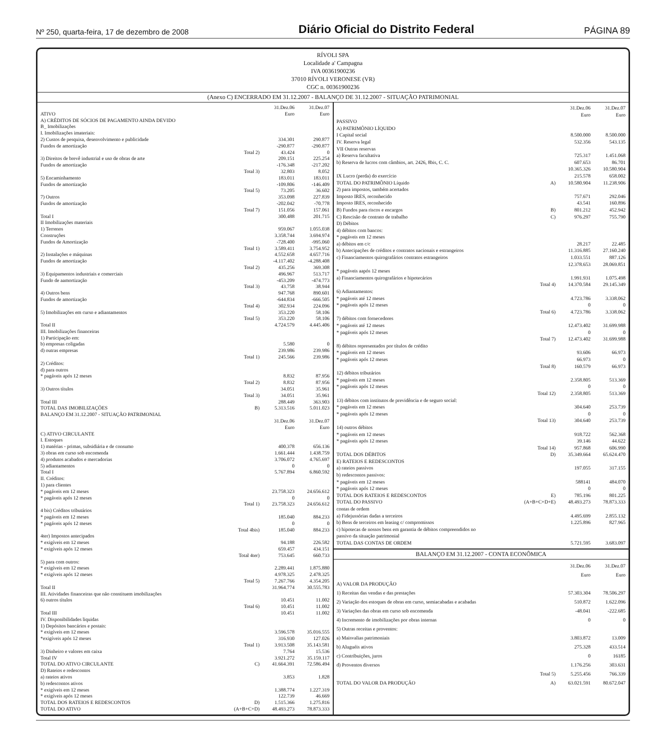Nº 250, quarta-feira, 17 de dezembro de 2008 Diário Oficial do Distrito Federal PÁGINA 89
RÍVOLI SPA
Localidade a' Campagna
IVA 00361900236
37010 RÍVOLI VERONESE (VR)
CGC n. 00361900236
(Anexo C) ENCERRADO EM 31.12.2007 - BALANÇO DE 31.12.2007 - SITUAÇÃO PATRIMONIAL
| | | 31.Dez.06 | 31.Dez.07 |
| ATIVO | | Euro | Euro |
| A) CRÉDITOS DE SÓCIOS DE PAGAMENTO AINDA DEVIDO | | | |
| B_ Imobilizações | | | |
| I. Imobilizações imateriais: | | | |
| 2) Custos de pesquisa, desenvolvimento e publicidade | | 334.301 | 290.877 |
| Fundos de amortização | | -290.877 | -290.877 |
| | Total 2) | 43.424 | 0 |
| 3) Direitos de brevê industrial e uso de obras de arte | | 209.151 | 225.254 |
| Fundos de amortização | | -176.348 | -217.202 |
| | Total 3) | 32.803 | 8.052 |
| 5) Encaminhamento | | 183.011 | 183.011 |
| Fundos de amortização | | -109.806 | -146.409 |
| | Total 5) | 73.205 | 36.602 |
| 7) Outros | | 353.098 | 227.839 |
| Fundos de amortização | | -202.042 | -70.778 |
| | Total 7) | 151.056 | 157.061 |
| Total I | | 300.488 | 201.715 |
| II Imobilizações materiais | | | |
| 1) Terrenos | | 959.067 | 1.055.038 |
| Construções | | 3.358.744 | 3.694.974 |
| Fundos de Amortização | | -728.400 | -995.060 |
| | Total 1) | 3.589.411 | 3.754.952 |
| 2) Instalações e máquinas | | 4.552.658 | 4.657.716 |
| Fundos de amortização | | -4.117.402 | -4.288.408 |
| | Total 2) | 435.256 | 369.308 |
| 3) Equipamentos industriais e comerciais | | 496.967 | 513.717 |
| Fundo de aamortização | | -453.209 | -474.773 |
| | Total 3) | 43.758 | 38.944 |
| 4) Outros bens | | 947.768 | 890.601 |
| Fundos de amortização | | -644.834 | -666.505 |
| | Total 4) | 302.934 | 224.096 |
| 5) Imobilizações em curso e adiantamentos | | 353.220 | 58.106 |
| | Total 5) | 353.220 | 58.106 |
| Total II | | 4.724.579 | 4.445.406 |
| III. Imobilizações financeiras | | | |
| 1) Participação em: | | | |
| b) empresas coligadas | | 5.580 | 0 |
| d) outras empresas | | 239.986 | 239.986 |
| | Total 1) | 245.566 | 239.986 |
| 2) Créditos: | | | |
| d) para outros | | | |
| * pagáveis após 12 meses | | 8.832 | 87.956 |
| | Total 2) | 8.832 | 87.956 |
| 3) Outros títulos | | 34.051 | 35.961 |
| | Total 3) | 34.051 | 35.961 |
| Total III | | 288.449 | 363.903 |
| TOTAL DAS IMOBILIZAÇÕES | B) | 5.313.516 | 5.011.023 |
| BALANÇO EM 31.12.2007 - SITUAÇÃO PATRIMONIAL | | | |
| | | 31.Dez.06 | 31.Dez.07 |
| | | Euro | Euro |
| C) ATIVO CIRCULANTE | | | |
| I. Estoques | | | |
| 1) matérias - primas, subsidiária e de consumo | | 400.378 | 656.136 |
| 3) obras em curso sob encomenda | | 1.661.444 | 1.438.759 |
| 4) produtos acabados e mercadorias | | 3.706.072 | 4.765.697 |
| 5) adiantamentos | | 0 | 0 |
| Total I | | 5.767.894 | 6.860.592 |
| II. Créditos: | | | |
| 1) para clientes | | | |
| * pagáveis em 12 meses | | 23.758.323 | 24.656.612 |
| * pagáveis após 12 meses | | 0 | 0 |
| | Total 1) | 23.758.323 | 24.656.612 |
| 4 bis) Créditos tributários | | | |
| * pagáveis em 12 meses | | 185.040 | 884.233 |
| * pagáveis após 12 meses | | 0 | 0 |
| | Total 4bis) | 185.040 | 884.233 |
| 4ter) Impostos antecipados | | | |
| * exigíveis em 12 meses | | 94.188 | 226.582 |
| * exigíveis após 12 meses | | 659.457 | 434.151 |
| | Total 4ter) | 753.645 | 660.733 |
| 5) para com outros: | | | |
| * exigíveis em 12 meses | | 2.289.441 | 1.875.880 |
| * exigíveis após 12 meses | | 4.978.325 | 2.478.325 |
| | Total 5) | 7.267.766 | 4.354.205 |
| Total II | | 31.964.774 | 30.555.783 |
| III. Atividades financeiras que não constituem imobilizações | | | |
| 6) outros títulos | | 10.451 | 11.002 |
| | Total 6) | 10.451 | 11.002 |
| Total III | | 10.451 | 11.002 |
| IV. Disponibilidades liquidas | | | |
| 1) Depósitos bancários e postais: | | | |
| * exigíveis em 12 meses | | 3.596.578 | 35.016.555 |
| *exigíveis após 12 meses | | 316.930 | 127.026 |
| | Total 1) | 3.913.508 | 35.143.581 |
| 3) Dinheiro e valores em caixa | | 7.764 | 15.536 |
| Total IV | | 3.921.272 | 35.159.117 |
| TOTAL DO ATIVO CIRCULANTE | C) | 41.664.391 | 72.586.494 |
| D) Rateios e redescontos | | | |
| a) rateios ativos | | 3.853 | 1.828 |
| b) redescontos ativos | | | |
| * exigíveis em 12 meses | | 1.388.774 | 1.227.319 |
| * exigíveis após 12 meses | | 122.739 | 46.669 |
| TOTAL DOS RATEIOS E REDESCONTOS | D) | 1.515.366 | 1.275.816 |
| TOTAL DO ATIVO | (A+B+C+D) | 48.493.273 | 78.873.333 |
| | | 31.Dez.06 | 31.Dez.07 |
| | | Euro | Euro |
| PASSIVO | | | |
| A) PATRIMÔNIO LÍQUIDO | | | |
| I Capital social | | 8.500.000 | 8.500.000 |
| IV. Reserva legal | | 532.356 | 543.135 |
| VII Outras reservas | | | |
| a) Reserva facultativa | | 725.317 | 1.451.068 |
| b) Reserva de lucros com câmbios, art. 2426, 8bis, C. C. | | 607.653 | 86.701 |
| | | 10.365.326 | 10.580.904 |
| IX Lucro (perda) do exercício | | 215.578 | 658.002 |
| TOTAL DO PATRIMÔNIO Líquido | A) | 10.580.904 | 11.238.906 |
| 2) para impostos, também acertados | | | |
| Imposto IRES, reconhecido | | 757.671 | 292.046 |
| Imposto IRES, reconhecido | | 43.541 | 160.896 |
| B) Fundos para riscos e encargos | B) | 801.212 | 452.942 |
| C) Rescisão de contrato de trabalho | C) | 976.297 | 755.790 |
| D) Débitos | | | |
| 4) débitos com bancos: | | | |
| * pagáveis em 12 meses | | | |
| a) débitos em c/c | | 28.217 | 22.485 |
| b) Antecipações de créditos e contratos nacionais e estrangeiros | | 11.316.885 | 27.160.240 |
| c) Financiamentos quirografários contratos estrangeiros | | 1.033.551 | 887.126 |
| | | 12.378.653 | 28.069.851 |
| * pagáveis aapós 12 meses | | | |
| a) Financiamentos quirografários e hipotecários | | 1.991.931 | 1.075.498 |
| | Total 4) | 14.370.584 | 29.145.349 |
| 6) Adiantamentos: | | | |
| * pagáveis até 12 meses | | 4.723.786 | 3.338.062 |
| * pagáveis após 12 meses | | 0 | 0 |
| | Total 6) | 4.723.786 | 3.338.062 |
| 7) débitos com fornecedores | | | |
| * pagáveis até 12 meses | | 12.473.402 | 31.699.988 |
| * pagáveis após 12 meses | | 0 | 0 |
| | Total 7) | 12.473.402 | 31.699.988 |
| 8) débitos representados por títulos de crédito | | | |
| * pagáveis em 12 meses | | 93.606 | 66.973 |
| * pagáveis após 12 meses | | 66.973 | 0 |
| | Total 8) | 160.579 | 66.973 |
| 12) débitos tributários | | | |
| * pagáveis em 12 meses | | 2.358.805 | 513.369 |
| * pagáveis após 12 meses | | 0 | 0 |
| | Total 12) | 2.358.805 | 513.369 |
| 13) débitos com institutos de previdência e de seguro social: | | | |
| * pagáveis em 12 meses | | 304.640 | 253.739 |
| * pagáveis após 12 meses | | 0 | 0 |
| | Total 13) | 304.640 | 253.739 |
| 14) outros débitos | | | |
| * pagáveis em 12 meses | | 918.722 | 562.368 |
| * pagáveis após 12 meses | | 39.146 | 44.622 |
| | Total 14) | 957.868 | 606.990 |
| TOTAL DOS DÉBITOS | D) | 35.349.664 | 65.624.470 |
| E) RATEIOS E REDESCONTOS | | | |
| a) rateios passivos | | 197.055 | 317.155 |
| b) redescontos passivos: | | | |
| * pagáveis em 12 meses | | 588141 | 484.070 |
| * pagáveis após 12 meses | | 0 | 0 |
| TOTAL DOS RATEIOS E REDESCONTOS | E) | 785.196 | 801.225 |
| TOTAL DO PASSIVO | (A+B+C+D+E) | 48.493.273 | 78.873.333 |
| contas de ordem | | | |
| a) Fidejussórias dadas a terceiros | | 4.495.699 | 2.855.132 |
| b) Bens de terceiros em leasing c/ compromissos | | 1.225.896 | 827.965 |
| c) hipotecas de nossos bens em garantia de débitos compreendidos no passivo da situação patrimonial | | | |
| TOTAL DAS CONTAS DE ORDEM | | 5.721.595 | 3.683.097 |
BALANÇO EM 31.12.2007 - CONTA ECONÔMICA
| | | 31.Dez.06 | 31.Dez.07 |
| | | Euro | Euro |
| A) VALOR DA PRODUÇÃO | | | |
| 1) Receitas das vendas e das prestações | | 57.303.304 | 78.506.297 |
| 2) Variação dos estoques de obras em curso, semiacabadas e acabadas | | 510.872 | 1.622.096 |
| 3) Variações das obras em curso sob encomenda | | -48.041 | -222.685 |
| 4) Incremento de imobilizações por obras internas | | 0 | 0 |
| 5) Outras receitas e proventos: | | | |
| a) Maisvalias patrimoniais | | 3.803.872 | 13.009 |
| b) Aluguéis ativos | | 275.328 | 433.514 |
| c) Contribuições, juros | | 0 | 16185 |
| d) Proventos diversos | | 1.176.256 | 303.631 |
| | Total 5) | 5.255.456 | 766.339 |
| TOTAL DO VALOR DA PRODUÇÃO | A) | 63.021.591 | 80.672.047 |